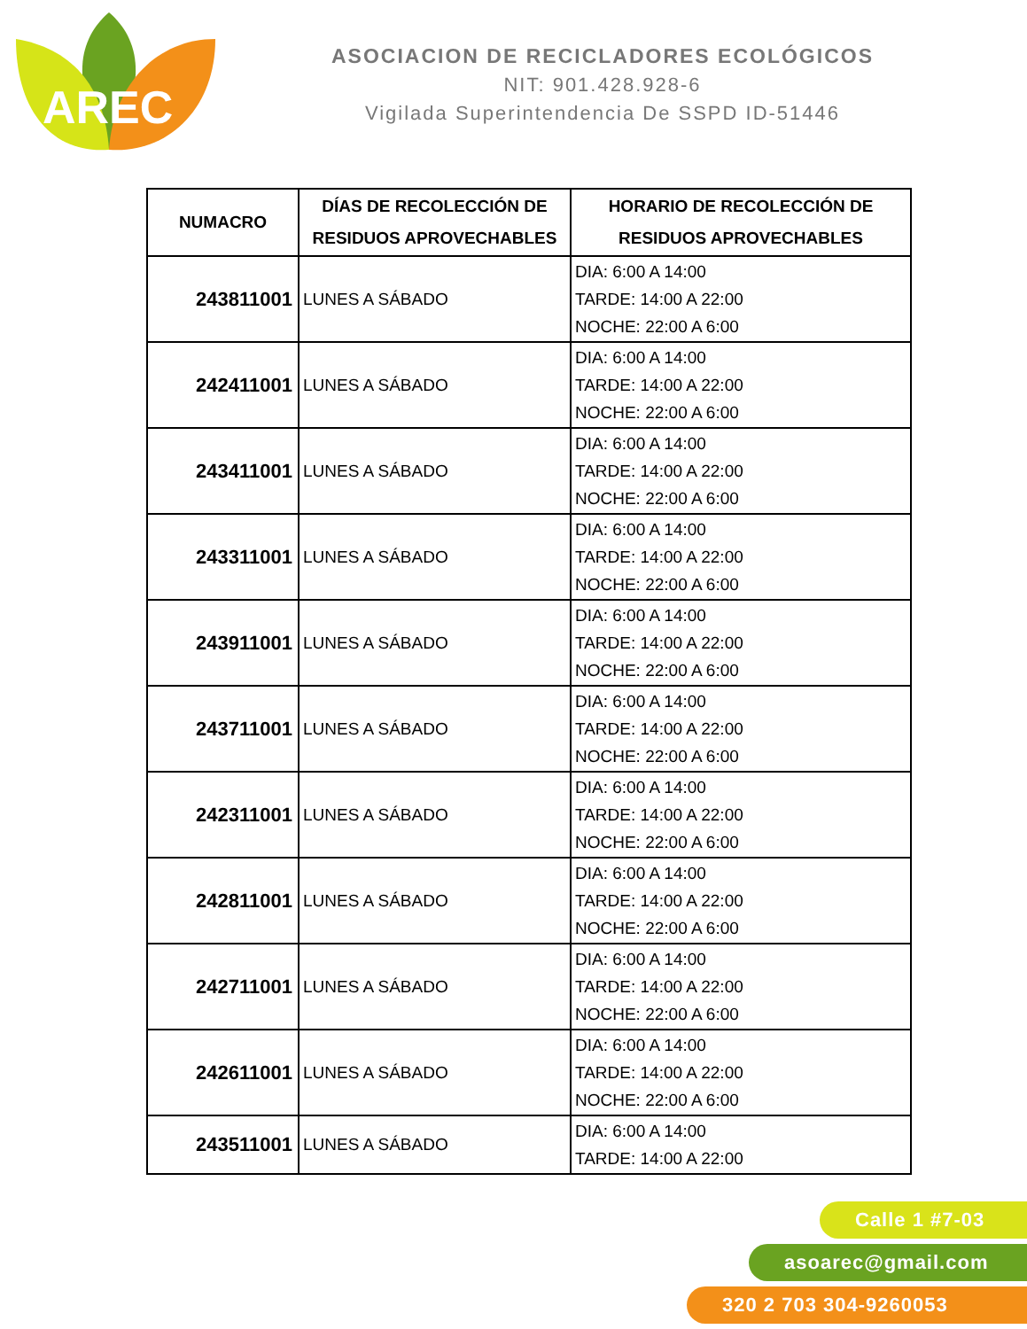AREC
ASOCIACION DE RECICLADORES ECOLÓGICOS
NIT: 901.428.928-6
Vigilada Superintendencia De SSPD ID-51446
| NUMACRO | DÍAS DE RECOLECCIÓN DE RESIDUOS APROVECHABLES | HORARIO DE RECOLECCIÓN DE RESIDUOS APROVECHABLES |
| --- | --- | --- |
| 243811001 | LUNES A SÁBADO | DIA: 6:00 A 14:00 TARDE: 14:00 A 22:00 NOCHE: 22:00 A 6:00 |
| 242411001 | LUNES A SÁBADO | DIA: 6:00 A 14:00 TARDE: 14:00 A 22:00 NOCHE: 22:00 A 6:00 |
| 243411001 | LUNES A SÁBADO | DIA: 6:00 A 14:00 TARDE: 14:00 A 22:00 NOCHE: 22:00 A 6:00 |
| 243311001 | LUNES A SÁBADO | DIA: 6:00 A 14:00 TARDE: 14:00 A 22:00 NOCHE: 22:00 A 6:00 |
| 243911001 | LUNES A SÁBADO | DIA: 6:00 A 14:00 TARDE: 14:00 A 22:00 NOCHE: 22:00 A 6:00 |
| 243711001 | LUNES A SÁBADO | DIA: 6:00 A 14:00 TARDE: 14:00 A 22:00 NOCHE: 22:00 A 6:00 |
| 242311001 | LUNES A SÁBADO | DIA: 6:00 A 14:00 TARDE: 14:00 A 22:00 NOCHE: 22:00 A 6:00 |
| 242811001 | LUNES A SÁBADO | DIA: 6:00 A 14:00 TARDE: 14:00 A 22:00 NOCHE: 22:00 A 6:00 |
| 242711001 | LUNES A SÁBADO | DIA: 6:00 A 14:00 TARDE: 14:00 A 22:00 NOCHE: 22:00 A 6:00 |
| 242611001 | LUNES A SÁBADO | DIA: 6:00 A 14:00 TARDE: 14:00 A 22:00 NOCHE: 22:00 A 6:00 |
| 243511001 | LUNES A SÁBADO | DIA: 6:00 A 14:00 TARDE: 14:00 A 22:00 |
Calle 1 #7-03
asoarec@gmail.com
320 2 703 304-9260053